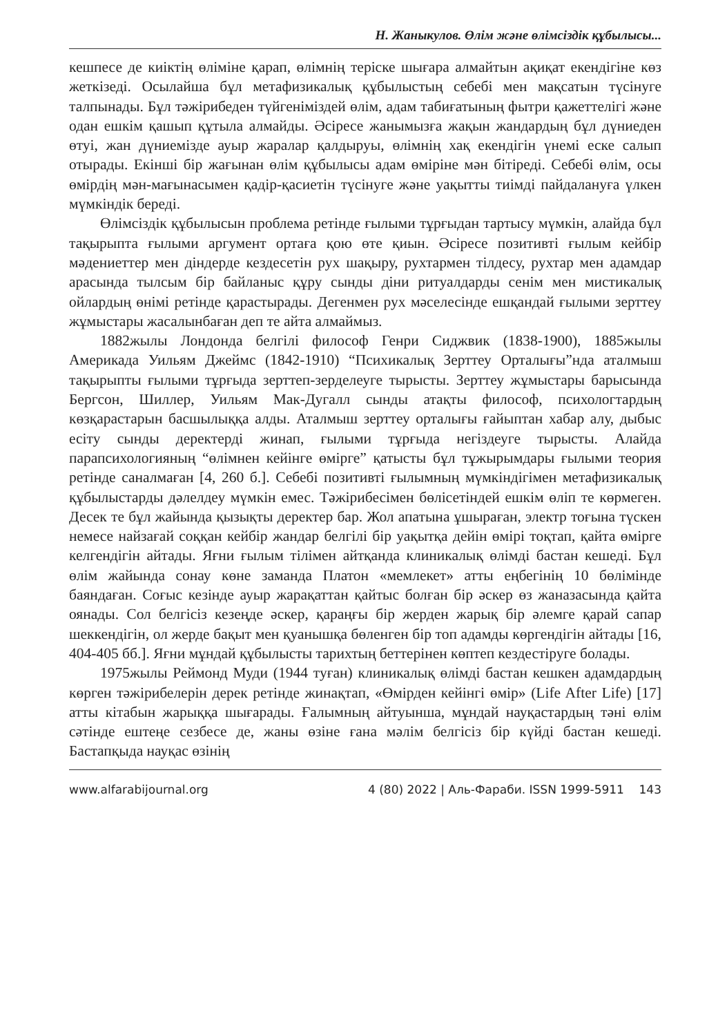Н. Жаныкулов. Өлім және өлімсіздік құбылысы...
кешпесе де киіктің өліміне қарап, өлімнің теріске шығара алмайтын ақиқат екендігіне көз жеткізеді. Осылайша бұл метафизикалық құбылыстың себебі мен мақсатын түсінуге талпынады. Бұл тәжірибеден түйгеніміздей өлім, адам табиғатының фытри қажеттелігі және одан ешкім қашып құтыла алмайды. Әсіресе жанымызға жақын жандардың бұл дүниеден өтуі, жан дүниемізде ауыр жаралар қалдыруы, өлімнің хақ екендігін үнемі еске салып отырады. Екінші бір жағынан өлім құбылысы адам өміріне мән бітіреді. Себебі өлім, осы өмірдің мән-мағынасымен қадір-қасиетін түсінуге және уақытты тиімді пайдалануға үлкен мүмкіндік береді.
Өлімсіздік құбылысын проблема ретінде ғылыми тұрғыдан тартысу мүмкін, алайда бұл тақырыпта ғылыми аргумент ортаға қою өте қиын. Әсіресе позитивті ғылым кейбір мәдениеттер мен діндерде кездесетін рух шақыру, рухтармен тілдесу, рухтар мен адамдар арасында тылсым бір байланыс құру сынды діни ритуалдарды сенім мен мистикалық ойлардың өнімі ретінде қарастырады. Дегенмен рух мәселесінде ешқандай ғылыми зерттеу жұмыстары жасалынбаған деп те айта алмаймыз.
1882жылы Лондонда белгілі философ Генри Сиджвик (1838-1900), 1885жылы Америкада Уильям Джеймс (1842-1910) “Психикалық Зерттеу Орталығы”нда аталмыш тақырыпты ғылыми тұрғыда зерттеп-зерделеуге тырысты. Зерттеу жұмыстары барысында Бергсон, Шиллер, Уильям Мак-Дугалл сынды атақты философ, психологтардың көзқарастарын басшылыққа алды. Аталмыш зерттеу орталығы ғайыптан хабар алу, дыбыс есіту сынды деректерді жинап, ғылыми тұрғыда негіздеуге тырысты. Алайда парапсихологияның “өлімнен кейінге өмірге” қатысты бұл тұжырымдары ғылыми теория ретінде саналмаған [4, 260 б.]. Себебі позитивті ғылымның мүмкіндігімен метафизикалық құбылыстарды дәлелдеу мүмкін емес. Тәжірибесімен бөлісетіндей ешкім өліп те көрмеген. Десек те бұл жайында қызықты деректер бар. Жол апатына ұшыраған, электр тоғына түскен немесе найзағай соққан кейбір жандар белгілі бір уақытқа дейін өмірі тоқтап, қайта өмірге келгендігін айтады. Яғни ғылым тілімен айтқанда клиникалық өлімді бастан кешеді. Бұл өлім жайында сонау көне заманда Платон «мемлекет» атты еңбегінің 10 бөлімінде баяндаған. Соғыс кезінде ауыр жарақаттан қайтыс болған бір әскер өз жаназасында қайта оянады. Сол белгісіз кезеңде әскер, қараңғы бір жерден жарық бір әлемге қарай сапар шеккендігін, ол жерде бақыт мен қуанышқа бөленген бір топ адамды көргендігін айтады [16, 404-405 бб.]. Яғни мұндай құбылысты тарихтың беттерінен көптеп кездестіруге болады.
1975жылы Реймонд Муди (1944 туған) клиникалық өлімді бастан кешкен адамдардың көрген тәжірибелерін дерек ретінде жинақтап, «Өмірден кейінгі өмір» (Life After Life) [17] атты кітабын жарыққа шығарады. Ғалымның айтуынша, мұндай науқастардың тәні өлім сәтінде ештеңе сезбесе де, жаны өзіне ғана мәлім белгісіз бір күйді бастан кешеді. Бастапқыда науқас өзінің
www.alfarabijournal.org 4 (80) 2022 | Аль-Фараби. ISSN 1999-5911 143